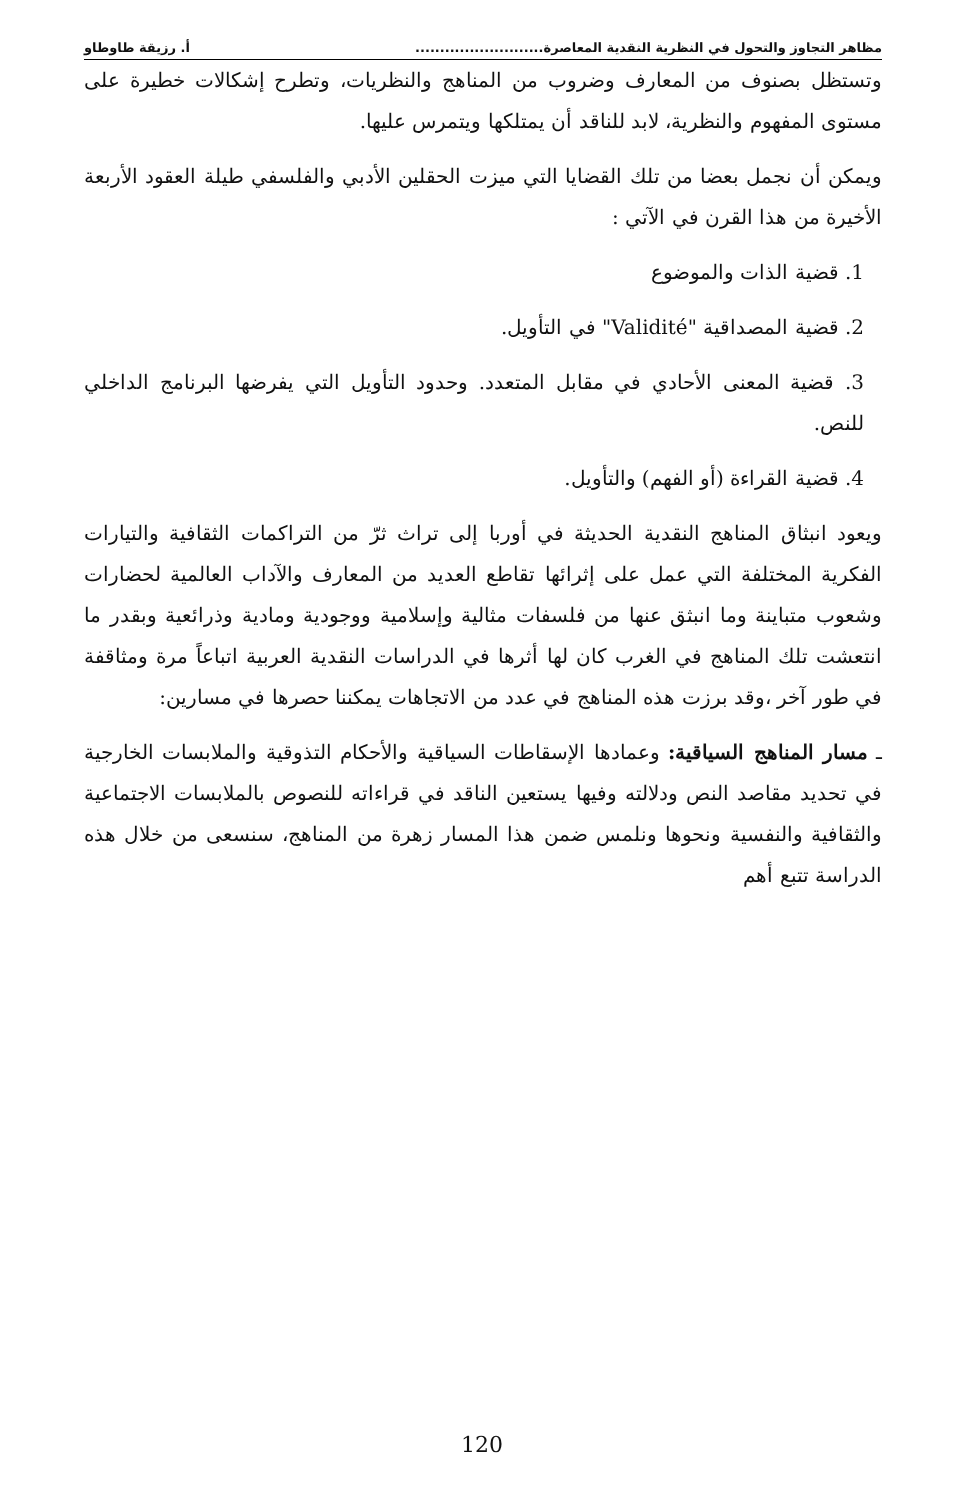مظاهر التجاوز والتحول في النظرية النقدية المعاصرة.......................... أ. رزيقة طاوطاو
وتستظل بصنوف من المعارف وضروب من المناهج والنظريات، وتطرح إشكالات خطيرة على مستوى المفهوم والنظرية، لابد للناقد أن يمتلكها ويتمرس عليها.
ويمكن أن نجمل بعضا من تلك القضايا التي ميزت الحقلين الأدبي والفلسفي طيلة العقود الأربعة الأخيرة من هذا القرن في الآتي :
1. قضية الذات والموضوع
2. قضية المصداقية "Validité" في التأويل.
3. قضية المعنى الأحادي في مقابل المتعدد. وحدود التأويل التي يفرضها البرنامج الداخلي للنص.
4. قضية القراءة (أو الفهم) والتأويل.
ويعود انبثاق المناهج النقدية الحديثة في أوربا إلى تراث ثرّ من التراكمات الثقافية والتيارات الفكرية المختلفة التي عمل على إثرائها تقاطع العديد من المعارف والآداب العالمية لحضارات وشعوب متباينة وما انبثق عنها من فلسفات مثالية وإسلامية ووجودية ومادية وذرائعية وبقدر ما انتعشت تلك المناهج في الغرب كان لها أثرها في الدراسات النقدية العربية اتباعاً مرة ومثاقفة في طور آخر ،وقد برزت هذه المناهج في عدد من الاتجاهات يمكننا حصرها في مسارين:
ـ مسار المناهج السياقية: وعمادها الإسقاطات السياقية والأحكام التذوقية والملابسات الخارجية في تحديد مقاصد النص ودلالته وفيها يستعين الناقد في قراءاته للنصوص بالملابسات الاجتماعية والثقافية والنفسية ونحوها ونلمس ضمن هذا المسار زهرة من المناهج، سنسعى من خلال هذه الدراسة تتبع أهم
120